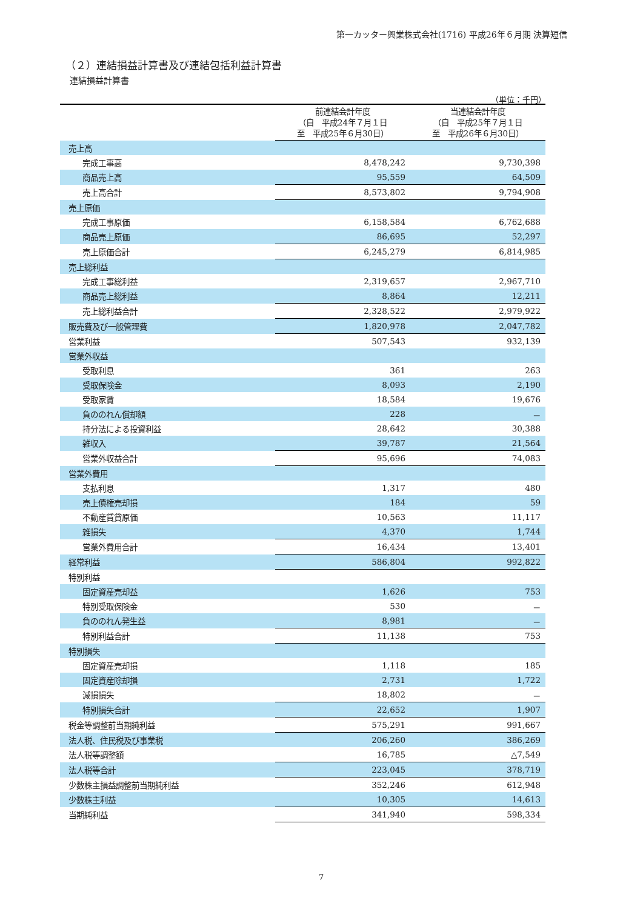第一カッター興業株式会社(1716) 平成26年６月期 決算短信
（２）連結損益計算書及び連結包括利益計算書
連結損益計算書
（単位：千円）
| | 前連結会計年度 （自 平成24年７月１日 至 平成25年６月30日） | 当連結会計年度 （自 平成25年７月１日 至 平成26年６月30日） |
| --- | --- | --- |
| 売上高 | | |
| 完成工事高 | 8,478,242 | 9,730,398 |
| 商品売上高 | 95,559 | 64,509 |
| 売上高合計 | 8,573,802 | 9,794,908 |
| 売上原価 | | |
| 完成工事原価 | 6,158,584 | 6,762,688 |
| 商品売上原価 | 86,695 | 52,297 |
| 売上原価合計 | 6,245,279 | 6,814,985 |
| 売上総利益 | | |
| 完成工事総利益 | 2,319,657 | 2,967,710 |
| 商品売上総利益 | 8,864 | 12,211 |
| 売上総利益合計 | 2,328,522 | 2,979,922 |
| 販売費及び一般管理費 | 1,820,978 | 2,047,782 |
| 営業利益 | 507,543 | 932,139 |
| 営業外収益 | | |
| 受取利息 | 361 | 263 |
| 受取保険金 | 8,093 | 2,190 |
| 受取家賃 | 18,584 | 19,676 |
| 負ののれん償却額 | 228 | － |
| 持分法による投資利益 | 28,642 | 30,388 |
| 雑収入 | 39,787 | 21,564 |
| 営業外収益合計 | 95,696 | 74,083 |
| 営業外費用 | | |
| 支払利息 | 1,317 | 480 |
| 売上債権売却損 | 184 | 59 |
| 不動産賃貸原価 | 10,563 | 11,117 |
| 雑損失 | 4,370 | 1,744 |
| 営業外費用合計 | 16,434 | 13,401 |
| 経常利益 | 586,804 | 992,822 |
| 特別利益 | | |
| 固定資産売却益 | 1,626 | 753 |
| 特別受取保険金 | 530 | － |
| 負ののれん発生益 | 8,981 | － |
| 特別利益合計 | 11,138 | 753 |
| 特別損失 | | |
| 固定資産売却損 | 1,118 | 185 |
| 固定資産除却損 | 2,731 | 1,722 |
| 減損損失 | 18,802 | － |
| 特別損失合計 | 22,652 | 1,907 |
| 税金等調整前当期純利益 | 575,291 | 991,667 |
| 法人税、住民税及び事業税 | 206,260 | 386,269 |
| 法人税等調整額 | 16,785 | △7,549 |
| 法人税等合計 | 223,045 | 378,719 |
| 少数株主損益調整前当期純利益 | 352,246 | 612,948 |
| 少数株主利益 | 10,305 | 14,613 |
| 当期純利益 | 341,940 | 598,334 |
7